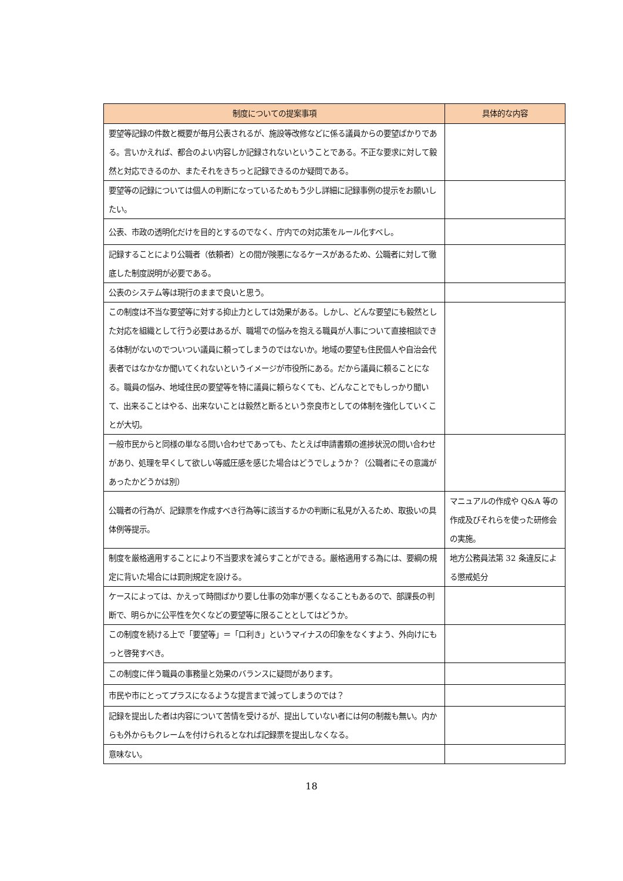| 制度についての提案事項 | 具体的な内容 |
| --- | --- |
| 要望等記録の件数と概要が毎月公表されるが、施設等改修などに係る議員からの要望ばかりである。言いかえれば、都合のよい内容しか記録されないということである。不正な要求に対して毅然と対応できるのか、またそれをきちっと記録できるのか疑問である。 | |
| 要望等の記録については個人の判断になっているためもう少し詳細に記録事例の提示をお願いしたい。 | |
| 公表、市政の透明化だけを目的とするのでなく、庁内での対応策をルール化すべし。 | |
| 記録することにより公職者（依頼者）との間が険悪になるケースがあるため、公職者に対して徹底した制度説明が必要である。 | |
| 公表のシステム等は現行のままで良いと思う。 | |
| この制度は不当な要望等に対する抑止力としては効果がある。しかし、どんな要望にも毅然とした対応を組織として行う必要はあるが、職場での悩みを抱える職員が人事について直接相談できる体制がないのでついつい議員に頼ってしまうのではないか。地域の要望も住民個人や自治会代表者ではなかなか聞いてくれないというイメージが市役所にある。だから議員に頼ることになる。職員の悩み、地域住民の要望等を特に議員に頼らなくても、どんなことでもしっかり聞いて、出来ることはやる、出来ないことは毅然と断るという奈良市としての体制を強化していくことが大切。 | |
| 一般市民からと同様の単なる問い合わせであっても、たとえば申請書類の進捗状況の問い合わせがあり、処理を早くして欲しい等威圧感を感じた場合はどうでしょうか？（公職者にその意識があったかどうかは別） | |
| 公職者の行為が、記録票を作成すべき行為等に該当するかの判断に私見が入るため、取扱いの具体例等提示。 | マニュアルの作成や Q&A 等の作成及びそれらを使った研修会の実施。 |
| 制度を厳格適用することにより不当要求を減らすことができる。厳格適用する為には、要綱の規定に背いた場合には罰則規定を設ける。 | 地方公務員法第 32 条違反による懲戒処分 |
| ケースによっては、かえって時間ばかり要し仕事の効率が悪くなることもあるので、部課長の判断で、明らかに公平性を欠くなどの要望等に限ることとしてはどうか。 | |
| この制度を続ける上で「要望等」＝「口利き」というマイナスの印象をなくすよう、外向けにもっと啓発すべき。 | |
| この制度に伴う職員の事務量と効果のバランスに疑問があります。 | |
| 市民や市にとってプラスになるような提言まで減ってしまうのでは？ | |
| 記録を提出した者は内容について苦情を受けるが、提出していない者には何の制裁も無い。内からも外からもクレームを付けられるとなれば記録票を提出しなくなる。 | |
| 意味ない。 | |
18